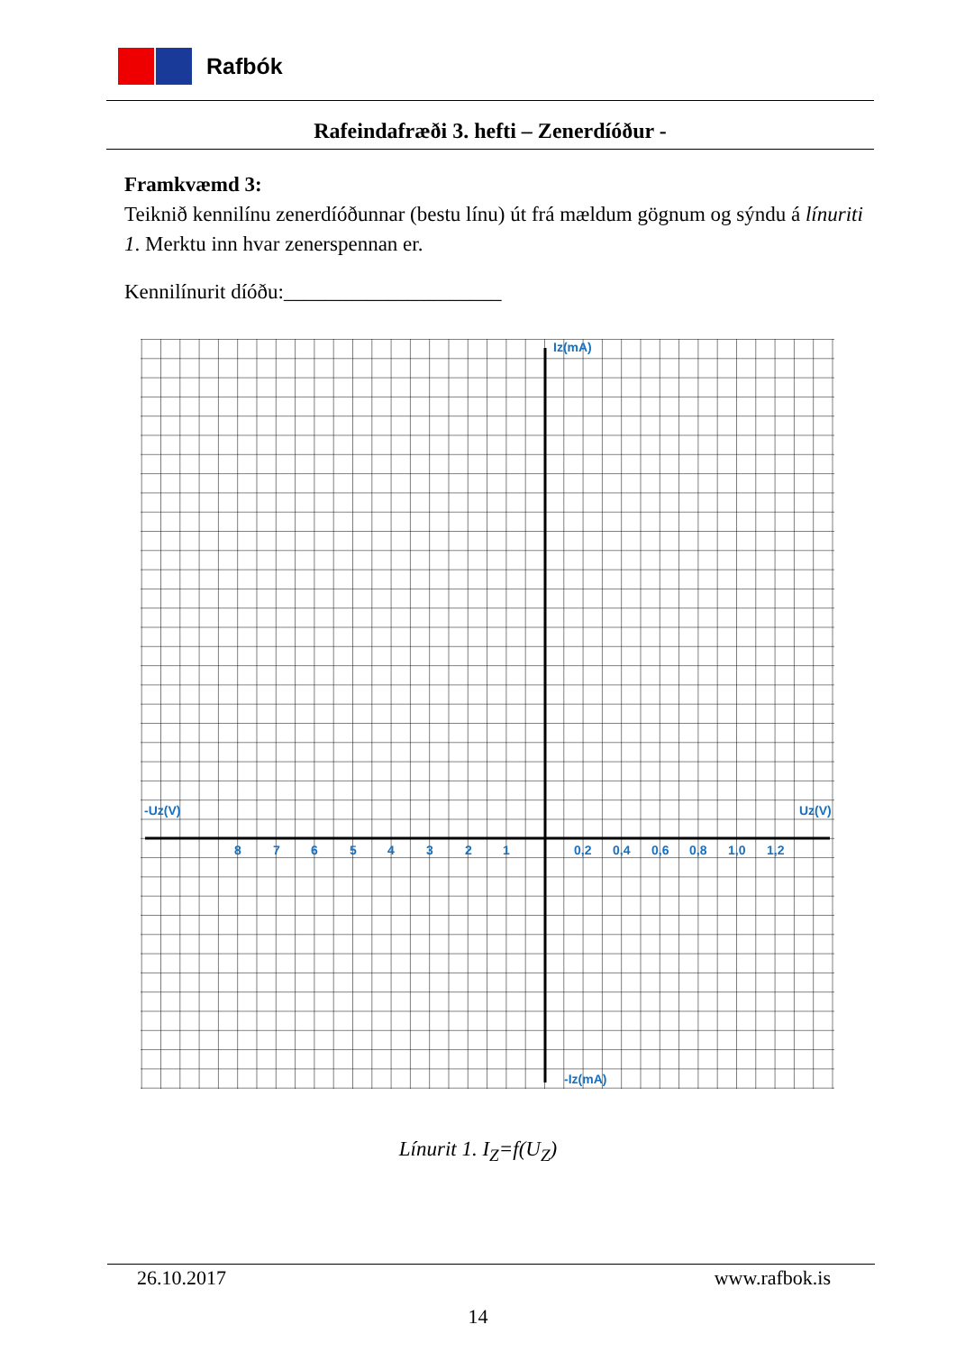Rafbók
Rafeindafræði 3. hefti – Zenerdíóður -
Framkvæmd 3:
Teiknið kennilínu zenerdíóðunnar (bestu línu) út frá mældum gögnum og sýndu á línuriti 1. Merktu inn hvar zenerspennan er.
Kennilínurit díóðu:_____________________
Iz(mA)
-Iz(mA)
-Uz(V)
Uz(V)
8
7
6
5
4
3
2
1
0,2
0,4
0,6
0,8
1,0
1,2
Línurit 1. I<sub>Z</sub>=f(U<sub>Z</sub>)
26.10.2017 www.rafbok.is
14